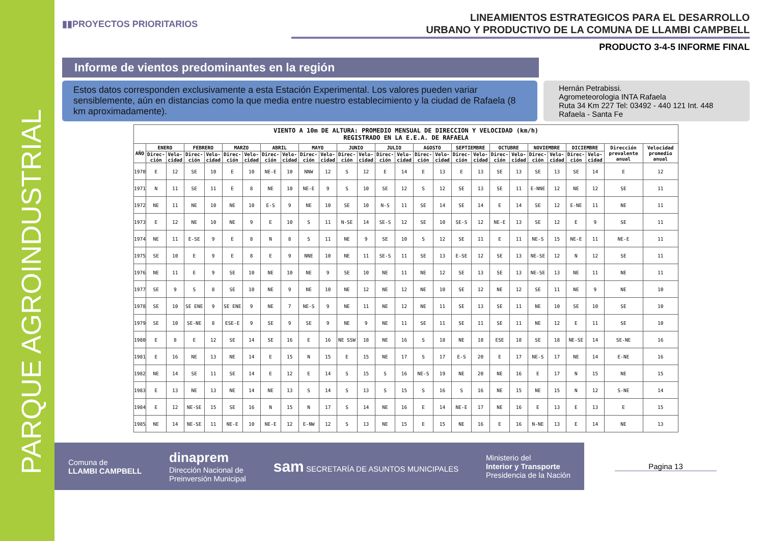PARQUE AGROINDUSTRIAL
▮▮PROYECTOS PRIORITARIOS
LINEAMIENTOS ESTRATEGICOS PARA EL DESARROLLO
URBANO Y PRODUCTIVO DE LA COMUNA DE LLAMBI CAMPBELL
PRODUCTO 3-4-5 INFORME FINAL
Informe de vientos predominantes en la región
Estos datos corresponden exclusivamente a esta Estación Experimental. Los valores pueden variar sensiblemente, aún en distancias como la que media entre nuestro establecimiento y la ciudad de Rafaela (8 km aproximadamente).
Hernán Petrabissi.
Agrometeorologia INTA Rafaela
Ruta 34 Km 227 Tel: 03492 - 440 121 Int. 448
Rafaela - Santa Fe
| VIENTO A 10m DE ALTURA: PROMEDIO MENSUAL DE DIRECCION Y VELOCIDAD (km/h) REGISTRADO EN LA E.E.A. DE RAFAELA | | | | | | | | | | | | | | | | | | | | | | | | | | |
| --- | --- | --- | --- | --- | --- | --- | --- | --- | --- | --- | --- | --- | --- | --- | --- | --- | --- | --- | --- | --- | --- | --- | --- | --- | --- | --- |
| AÑO | ENERO | | FEBRERO | | MARZO | | ABRIL | | MAYO | | JUNIO | | JULIO | | AGOSTO | | SEPTIEMBRE | | OCTUBRE | | NOVIEMBRE | | DICIEMBRE | | Dirección prevalente anual | Velocidad promedio anual |
| | Direc-ción | Velo-cidad | Direc-ción | Velo-cidad | Direc-ción | Velo-cidad | Direc-ción | Velo-cidad | Direc-ción | Velo-cidad | Direc-ción | Velo-cidad | Direc-ción | Velo-cidad | Direc-ción | Velo-cidad | Direc-ción | Velo-cidad | Direc-ción | Velo-cidad | Direc-ción | Velo-cidad | Direc-ción | Velo-cidad | | |
| 1970 | E | 12 | SE | 10 | E | 10 | NE-E | 10 | NNW | 12 | S | 12 | E | 14 | E | 13 | E | 13 | SE | 13 | SE | 13 | SE | 14 | E | 12 |
| 1971 | N | 11 | SE | 11 | E | 8 | NE | 10 | NE-E | 9 | S | 10 | SE | 12 | S | 12 | SE | 13 | SE | 11 | E-NNE | 12 | NE | 12 | SE | 11 |
| 1972 | NE | 11 | NE | 10 | NE | 10 | E-S | 9 | NE | 10 | SE | 10 | N-S | 11 | SE | 14 | SE | 14 | E | 14 | SE | 12 | E-NE | 11 | NE | 11 |
| 1973 | E | 12 | NE | 10 | NE | 9 | E | 10 | S | 11 | N-SE | 14 | SE-S | 12 | SE | 10 | SE-S | 12 | NE-E | 13 | SE | 12 | E | 9 | SE | 11 |
| 1974 | NE | 11 | E-SE | 9 | E | 8 | N | 8 | S | 11 | NE | 9 | SE | 10 | S | 12 | SE | 11 | E | 11 | NE-S | 15 | NE-E | 11 | NE-E | 11 |
| 1975 | SE | 10 | E | 9 | E | 8 | E | 9 | NNE | 10 | NE | 11 | SE-S | 11 | SE | 13 | E-SE | 12 | SE | 13 | NE-SE | 12 | N | 12 | SE | 11 |
| 1976 | NE | 11 | E | 9 | SE | 10 | NE | 10 | NE | 9 | SE | 10 | NE | 11 | NE | 12 | SE | 13 | SE | 13 | NE-SE | 13 | NE | 11 | NE | 11 |
| 1977 | SE | 9 | S | 8 | SE | 10 | NE | 9 | NE | 10 | NE | 12 | NE | 12 | NE | 10 | SE | 12 | NE | 12 | SE | 11 | NE | 9 | NE | 10 |
| 1978 | SE | 10 | SE ENE | 9 | SE ENE | 9 | NE | 7 | NE-S | 9 | NE | 11 | NE | 12 | NE | 11 | SE | 13 | SE | 11 | NE | 10 | SE | 10 | SE | 10 |
| 1979 | SE | 10 | SE-NE | 8 | ESE-E | 9 | SE | 9 | SE | 9 | NE | 9 | NE | 11 | SE | 11 | SE | 11 | SE | 11 | NE | 12 | E | 11 | SE | 10 |
| 1980 | E | 8 | E | 12 | SE | 14 | SE | 16 | E | 16 | NE SSW | 18 | NE | 16 | S | 18 | NE | 18 | ESE | 18 | SE | 18 | NE-SE | 14 | SE-NE | 16 |
| 1981 | E | 16 | NE | 13 | NE | 14 | E | 15 | N | 15 | E | 15 | NE | 17 | S | 17 | E-S | 20 | E | 17 | NE-S | 17 | NE | 14 | E-NE | 16 |
| 1982 | NE | 14 | SE | 11 | SE | 14 | E | 12 | E | 14 | S | 15 | S | 16 | NE-S | 19 | NE | 20 | NE | 16 | E | 17 | N | 15 | NE | 15 |
| 1983 | E | 13 | NE | 13 | NE | 14 | NE | 13 | S | 14 | S | 13 | S | 15 | S | 16 | S | 16 | NE | 15 | NE | 15 | N | 12 | S-NE | 14 |
| 1984 | E | 12 | NE-SE | 15 | SE | 16 | N | 15 | N | 17 | S | 14 | NE | 16 | E | 14 | NE-E | 17 | NE | 16 | E | 13 | E | 13 | E | 15 |
| 1985 | NE | 14 | NE-SE | 11 | NE-E | 10 | NE-E | 12 | E-NW | 12 | S | 13 | NE | 15 | E | 15 | NE | 16 | E | 16 | N-NE | 13 | E | 14 | NE | 13 |
Comuna de
LLAMBI CAMPBELL
dinaprem
Dirección Nacional de
Preinversión Municipal
sam SECRETARÍA DE ASUNTOS MUNICIPALES
Ministerio del
Interior y Transporte
Presidencia de la Nación
Pagina 13